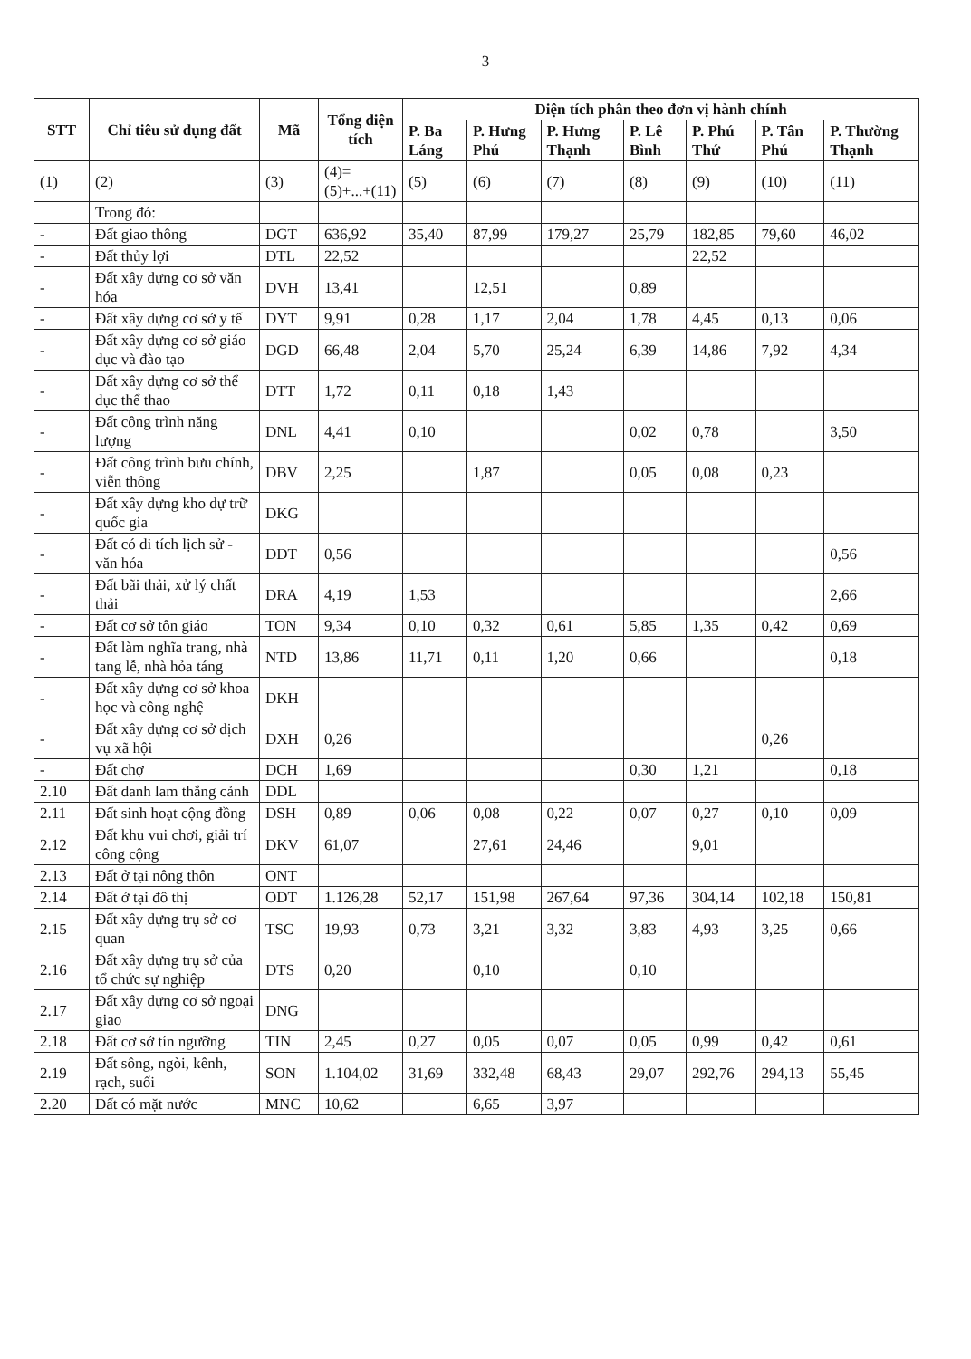3
| STT | Chỉ tiêu sử dụng đất | Mã | Tổng diện tích | Diện tích phân theo đơn vị hành chính | | | | | | |
| --- | --- | --- | --- | --- | --- | --- | --- | --- | --- | --- |
| | | | | P. Ba Láng | P. Hưng Phú | P. Hưng Thạnh | P. Lê Bình | P. Phú Thứ | P. Tân Phú | P. Thường Thạnh |
| (1) | (2) | (3) | (4)=(5)+...+(11) | (5) | (6) | (7) | (8) | (9) | (10) | (11) |
| | Trong đó: | | | | | | | | | |
| - | Đất giao thông | DGT | 636,92 | 35,40 | 87,99 | 179,27 | 25,79 | 182,85 | 79,60 | 46,02 |
| - | Đất thủy lợi | DTL | 22,52 | | | | | 22,52 | | |
| - | Đất xây dựng cơ sở văn hóa | DVH | 13,41 | | 12,51 | | 0,89 | | | |
| - | Đất xây dựng cơ sở y tế | DYT | 9,91 | 0,28 | 1,17 | 2,04 | 1,78 | 4,45 | 0,13 | 0,06 |
| - | Đất xây dựng cơ sở giáo dục và đào tạo | DGD | 66,48 | 2,04 | 5,70 | 25,24 | 6,39 | 14,86 | 7,92 | 4,34 |
| - | Đất xây dựng cơ sở thể dục thể thao | DTT | 1,72 | 0,11 | 0,18 | 1,43 | | | | |
| - | Đất công trình năng lượng | DNL | 4,41 | 0,10 | | | 0,02 | 0,78 | | 3,50 |
| - | Đất công trình bưu chính, viễn thông | DBV | 2,25 | | 1,87 | | 0,05 | 0,08 | 0,23 | |
| - | Đất xây dựng kho dự trữ quốc gia | DKG | | | | | | | | |
| - | Đất có di tích lịch sử - văn hóa | DDT | 0,56 | | | | | | | 0,56 |
| - | Đất bãi thải, xử lý chất thải | DRA | 4,19 | 1,53 | | | | | | 2,66 |
| - | Đất cơ sở tôn giáo | TON | 9,34 | 0,10 | 0,32 | 0,61 | 5,85 | 1,35 | 0,42 | 0,69 |
| - | Đất làm nghĩa trang, nhà tang lễ, nhà hỏa táng | NTD | 13,86 | 11,71 | 0,11 | 1,20 | 0,66 | | | 0,18 |
| - | Đất xây dựng cơ sở khoa học và công nghệ | DKH | | | | | | | | |
| - | Đất xây dựng cơ sở dịch vụ xã hội | DXH | 0,26 | | | | | | 0,26 | |
| - | Đất chợ | DCH | 1,69 | | | | 0,30 | 1,21 | | 0,18 |
| 2.10 | Đất danh lam thắng cảnh | DDL | | | | | | | | |
| 2.11 | Đất sinh hoạt cộng đồng | DSH | 0,89 | 0,06 | 0,08 | 0,22 | 0,07 | 0,27 | 0,10 | 0,09 |
| 2.12 | Đất khu vui chơi, giải trí công cộng | DKV | 61,07 | | 27,61 | 24,46 | | 9,01 | | |
| 2.13 | Đất ở tại nông thôn | ONT | | | | | | | | |
| 2.14 | Đất ở tại đô thị | ODT | 1.126,28 | 52,17 | 151,98 | 267,64 | 97,36 | 304,14 | 102,18 | 150,81 |
| 2.15 | Đất xây dựng trụ sở cơ quan | TSC | 19,93 | 0,73 | 3,21 | 3,32 | 3,83 | 4,93 | 3,25 | 0,66 |
| 2.16 | Đất xây dựng trụ sở của tổ chức sự nghiệp | DTS | 0,20 | | 0,10 | | 0,10 | | | |
| 2.17 | Đất xây dựng cơ sở ngoại giao | DNG | | | | | | | | |
| 2.18 | Đất cơ sở tín ngưỡng | TIN | 2,45 | 0,27 | 0,05 | 0,07 | 0,05 | 0,99 | 0,42 | 0,61 |
| 2.19 | Đất sông, ngòi, kênh, rạch, suối | SON | 1.104,02 | 31,69 | 332,48 | 68,43 | 29,07 | 292,76 | 294,13 | 55,45 |
| 2.20 | Đất có mặt nước | MNC | 10,62 | | 6,65 | 3,97 | | | | |